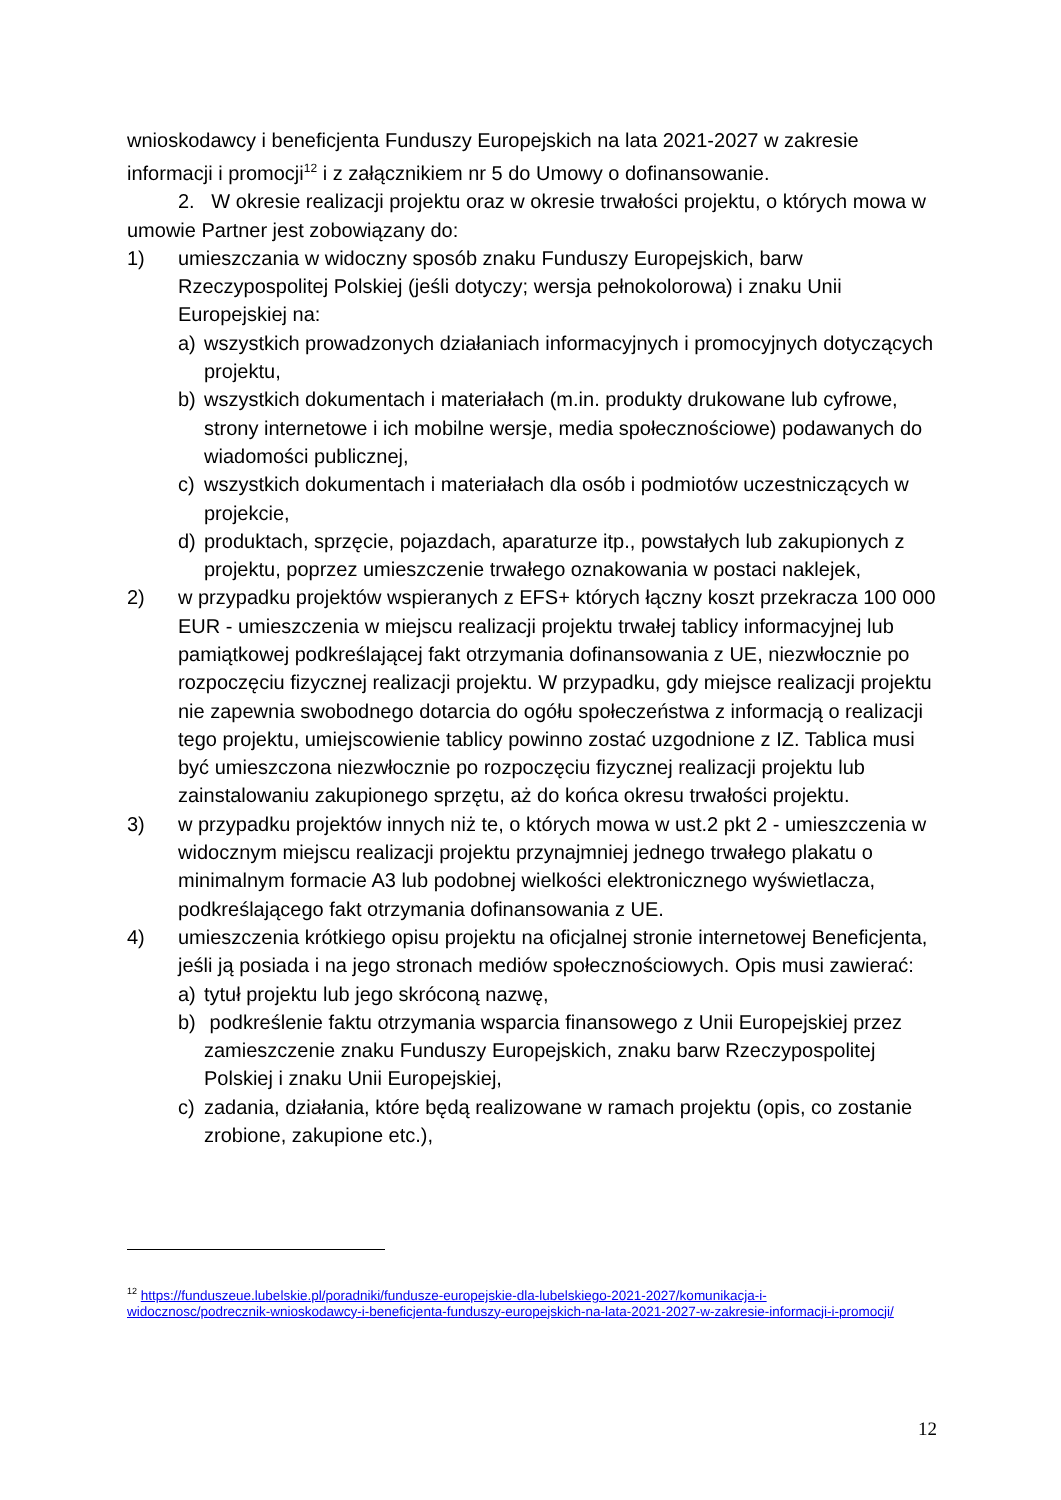wnioskodawcy i beneficjenta Funduszy Europejskich na lata 2021-2027 w zakresie informacji i promocji<sup>12</sup> i z załącznikiem nr 5 do Umowy o dofinansowanie.
2. W okresie realizacji projektu oraz w okresie trwałości projektu, o których mowa w umowie Partner jest zobowiązany do:
1) umieszczania w widoczny sposób znaku Funduszy Europejskich, barw Rzeczypospolitej Polskiej (jeśli dotyczy; wersja pełnokolorowa) i znaku Unii Europejskiej na:
a) wszystkich prowadzonych działaniach informacyjnych i promocyjnych dotyczących projektu,
b) wszystkich dokumentach i materiałach (m.in. produkty drukowane lub cyfrowe, strony internetowe i ich mobilne wersje, media społecznościowe) podawanych do wiadomości publicznej,
c) wszystkich dokumentach i materiałach dla osób i podmiotów uczestniczących w projekcie,
d) produktach, sprzęcie, pojazdach, aparaturze itp., powstałych lub zakupionych z projektu, poprzez umieszczenie trwałego oznakowania w postaci naklejek,
2) w przypadku projektów wspieranych z EFS+ których łączny koszt przekracza 100 000 EUR - umieszczenia w miejscu realizacji projektu trwałej tablicy informacyjnej lub pamiątkowej podkreślającej fakt otrzymania dofinansowania z UE, niezwłocznie po rozpoczęciu fizycznej realizacji projektu. W przypadku, gdy miejsce realizacji projektu nie zapewnia swobodnego dotarcia do ogółu społeczeństwa z informacją o realizacji tego projektu, umiejscowienie tablicy powinno zostać uzgodnione z IZ. Tablica musi być umieszczona niezwłocznie po rozpoczęciu fizycznej realizacji projektu lub zainstalowaniu zakupionego sprzętu, aż do końca okresu trwałości projektu.
3) w przypadku projektów innych niż te, o których mowa w ust.2 pkt 2 - umieszczenia w widocznym miejscu realizacji projektu przynajmniej jednego trwałego plakatu o minimalnym formacie A3 lub podobnej wielkości elektronicznego wyświetlacza, podkreślającego fakt otrzymania dofinansowania z UE.
4) umieszczenia krótkiego opisu projektu na oficjalnej stronie internetowej Beneficjenta, jeśli ją posiada i na jego stronach mediów społecznościowych. Opis musi zawierać:
a) tytuł projektu lub jego skróconą nazwę,
b) podkreślenie faktu otrzymania wsparcia finansowego z Unii Europejskiej przez zamieszczenie znaku Funduszy Europejskich, znaku barw Rzeczypospolitej Polskiej i znaku Unii Europejskiej,
c) zadania, działania, które będą realizowane w ramach projektu (opis, co zostanie zrobione, zakupione etc.),
<sup>12</sup> https://funduszeue.lubelskie.pl/poradniki/fundusze-europejskie-dla-lubelskiego-2021-2027/komunikacja-i-widocznosc/podrecznik-wnioskodawcy-i-beneficjenta-funduszy-europejskich-na-lata-2021-2027-w-zakresie-informacji-i-promocji/
12